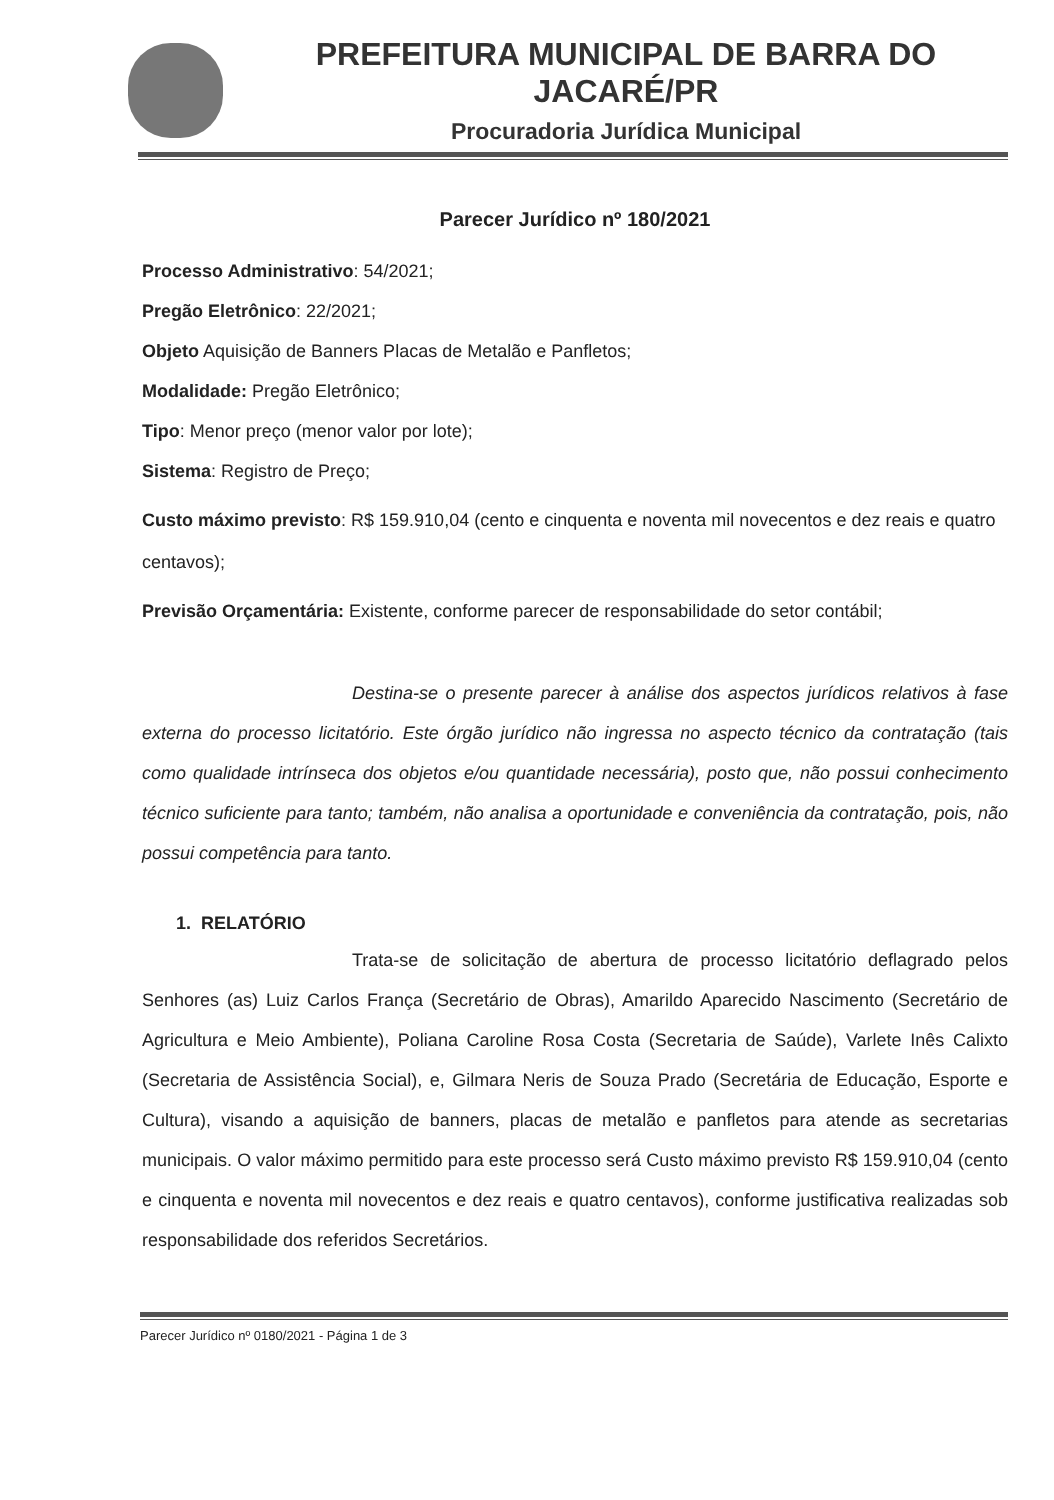PREFEITURA MUNICIPAL DE BARRA DO JACARÉ/PR
Procuradoria Jurídica Municipal
Parecer Jurídico nº 180/2021
Processo Administrativo: 54/2021;
Pregão Eletrônico: 22/2021;
Objeto Aquisição de Banners Placas de Metalão e Panfletos;
Modalidade: Pregão Eletrônico;
Tipo: Menor preço (menor valor por lote);
Sistema: Registro de Preço;
Custo máximo previsto: R$ 159.910,04 (cento e cinquenta e noventa mil novecentos e dez reais e quatro centavos);
Previsão Orçamentária: Existente, conforme parecer de responsabilidade do setor contábil;
Destina-se o presente parecer à análise dos aspectos jurídicos relativos à fase externa do processo licitatório. Este órgão jurídico não ingressa no aspecto técnico da contratação (tais como qualidade intrínseca dos objetos e/ou quantidade necessária), posto que, não possui conhecimento técnico suficiente para tanto; também, não analisa a oportunidade e conveniência da contratação, pois, não possui competência para tanto.
1. RELATÓRIO
Trata-se de solicitação de abertura de processo licitatório deflagrado pelos Senhores (as) Luiz Carlos França (Secretário de Obras), Amarildo Aparecido Nascimento (Secretário de Agricultura e Meio Ambiente), Poliana Caroline Rosa Costa (Secretaria de Saúde), Varlete Inês Calixto (Secretaria de Assistência Social), e, Gilmara Neris de Souza Prado (Secretária de Educação, Esporte e Cultura), visando a aquisição de banners, placas de metalão e panfletos para atende as secretarias municipais. O valor máximo permitido para este processo será Custo máximo previsto R$ 159.910,04 (cento e cinquenta e noventa mil novecentos e dez reais e quatro centavos), conforme justificativa realizadas sob responsabilidade dos referidos Secretários.
Parecer Jurídico nº 0180/2021 - Página 1 de 3